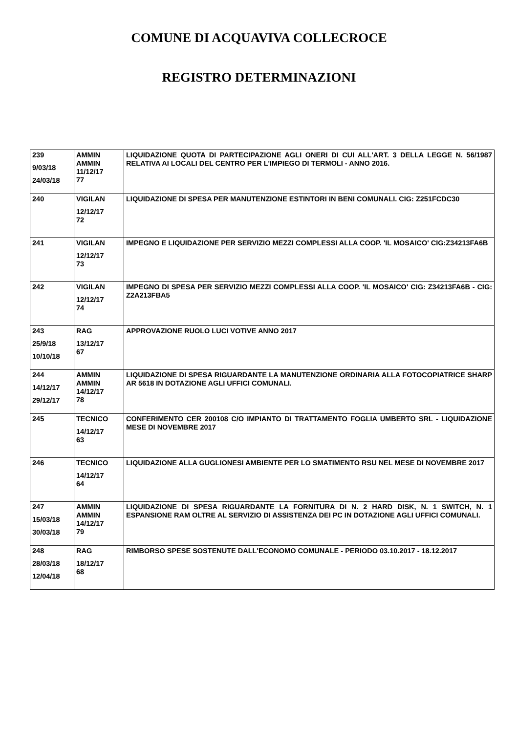COMUNE DI ACQUAVIVA COLLECROCE
REGISTRO DETERMINAZIONI
| 239 9/03/18 24/03/18 | AMMIN AMMIN 11/12/17 77 | LIQUIDAZIONE QUOTA DI PARTECIPAZIONE AGLI ONERI DI CUI ALL'ART. 3 DELLA LEGGE N. 56/1987 RELATIVA AI LOCALI DEL CENTRO PER L'IMPIEGO DI TERMOLI - ANNO 2016. |
| 240 | VIGILAN 12/12/17 72 | LIQUIDAZIONE DI SPESA PER MANUTENZIONE ESTINTORI IN BENI COMUNALI. CIG: Z251FCDC30 |
| 241 | VIGILAN 12/12/17 73 | IMPEGNO E LIQUIDAZIONE PER SERVIZIO MEZZI COMPLESSI ALLA COOP. 'IL MOSAICO' CIG:Z34213FA6B |
| 242 | VIGILAN 12/12/17 74 | IMPEGNO DI SPESA PER SERVIZIO MEZZI COMPLESSI ALLA COOP. 'IL MOSAICO' CIG: Z34213FA6B - CIG: Z2A213FBA5 |
| 243 25/9/18 10/10/18 | RAG 13/12/17 67 | APPROVAZIONE RUOLO LUCI VOTIVE ANNO 2017 |
| 244 14/12/17 29/12/17 | AMMIN AMMIN 14/12/17 78 | LIQUIDAZIONE DI SPESA RIGUARDANTE LA MANUTENZIONE ORDINARIA ALLA FOTOCOPIATRICE SHARP AR 5618 IN DOTAZIONE AGLI UFFICI COMUNALI. |
| 245 | TECNICO 14/12/17 63 | CONFERIMENTO CER 200108 C/O IMPIANTO DI TRATTAMENTO FOGLIA UMBERTO SRL - LIQUIDAZIONE MESE DI NOVEMBRE 2017 |
| 246 | TECNICO 14/12/17 64 | LIQUIDAZIONE ALLA GUGLIONESI AMBIENTE PER LO SMATIMENTO RSU NEL MESE DI NOVEMBRE 2017 |
| 247 15/03/18 30/03/18 | AMMIN AMMIN 14/12/17 79 | LIQUIDAZIONE DI SPESA RIGUARDANTE LA FORNITURA DI N. 2 HARD DISK, N. 1 SWITCH, N. 1 ESPANSIONE RAM OLTRE AL SERVIZIO DI ASSISTENZA DEI PC IN DOTAZIONE AGLI UFFICI COMUNALI. |
| 248 28/03/18 12/04/18 | RAG 18/12/17 68 | RIMBORSO SPESE SOSTENUTE DALL'ECONOMO COMUNALE - PERIODO 03.10.2017 - 18.12.2017 |